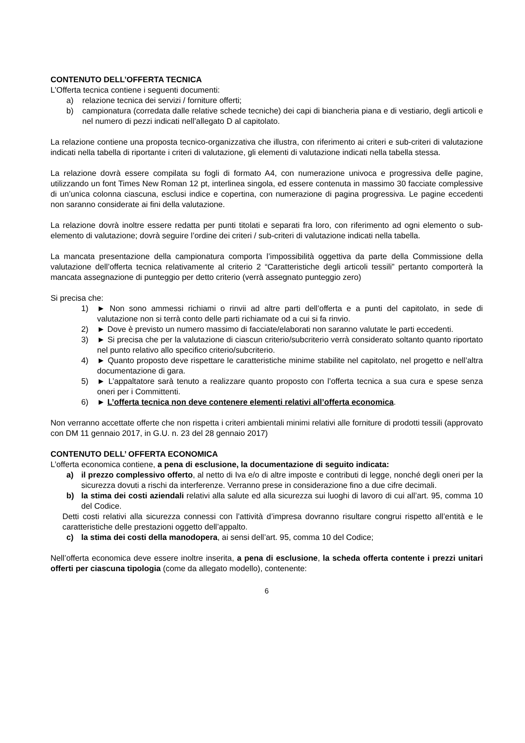CONTENUTO DELL’OFFERTA TECNICA
L’Offerta tecnica contiene i seguenti documenti:
a) relazione tecnica dei servizi / forniture offerti;
b) campionatura (corredata dalle relative schede tecniche) dei capi di biancheria piana e di vestiario, degli articoli e nel numero di pezzi indicati nell’allegato D al capitolato.
La relazione contiene una proposta tecnico-organizzativa che illustra, con riferimento ai criteri e sub-criteri di valutazione indicati nella tabella di riportante i criteri di valutazione, gli elementi di valutazione indicati nella tabella stessa.
La relazione dovrà essere compilata su fogli di formato A4, con numerazione univoca e progressiva delle pagine, utilizzando un font Times New Roman 12 pt, interlinea singola, ed essere contenuta in massimo 30 facciate complessive di un’unica colonna ciascuna, esclusi indice e copertina, con numerazione di pagina progressiva. Le pagine eccedenti non saranno considerate ai fini della valutazione.
La relazione dovrà inoltre essere redatta per punti titolati e separati fra loro, con riferimento ad ogni elemento o sub-elemento di valutazione; dovrà seguire l’ordine dei criteri / sub-criteri di valutazione indicati nella tabella.
La mancata presentazione della campionatura comporta l’impossibilità oggettiva da parte della Commissione della valutazione dell’offerta tecnica relativamente al criterio 2 “Caratteristiche degli articoli tessili” pertanto comporterà la mancata assegnazione di punteggio per detto criterio (verrà assegnato punteggio zero)
Si precisa che:
1) ► Non sono ammessi richiami o rinvii ad altre parti dell’offerta e a punti del capitolato, in sede di valutazione non si terrà conto delle parti richiamate od a cui si fa rinvio.
2) ► Dove è previsto un numero massimo di facciate/elaborati non saranno valutate le parti eccedenti.
3) ► Si precisa che per la valutazione di ciascun criterio/subcriterio verrà considerato soltanto quanto riportato nel punto relativo allo specifico criterio/subcriterio.
4) ► Quanto proposto deve rispettare le caratteristiche minime stabilite nel capitolato, nel progetto e nell’altra documentazione di gara.
5) ► L’appaltatore sarà tenuto a realizzare quanto proposto con l’offerta tecnica a sua cura e spese senza oneri per i Committenti.
6) ► L’offerta tecnica non deve contenere elementi relativi all’offerta economica.
Non verranno accettate offerte che non rispetta i criteri ambientali minimi relativi alle forniture di prodotti tessili (approvato con DM 11 gennaio 2017, in G.U. n. 23 del 28 gennaio 2017)
CONTENUTO DELL’ OFFERTA ECONOMICA
L’offerta economica contiene, a pena di esclusione, la documentazione di seguito indicata:
a) il prezzo complessivo offerto, al netto di Iva e/o di altre imposte e contributi di legge, nonché degli oneri per la sicurezza dovuti a rischi da interferenze. Verranno prese in considerazione fino a due cifre decimali.
b) la stima dei costi aziendali relativi alla salute ed alla sicurezza sui luoghi di lavoro di cui all’art. 95, comma 10 del Codice.
Detti costi relativi alla sicurezza connessi con l’attività d’impresa dovranno risultare congrui rispetto all’entità e le caratteristiche delle prestazioni oggetto dell’appalto.
c) la stima dei costi della manodopera, ai sensi dell’art. 95, comma 10 del Codice;
Nell’offerta economica deve essere inoltre inserita, a pena di esclusione, la scheda offerta contente i prezzi unitari offerti per ciascuna tipologia (come da allegato modello), contenente:
6